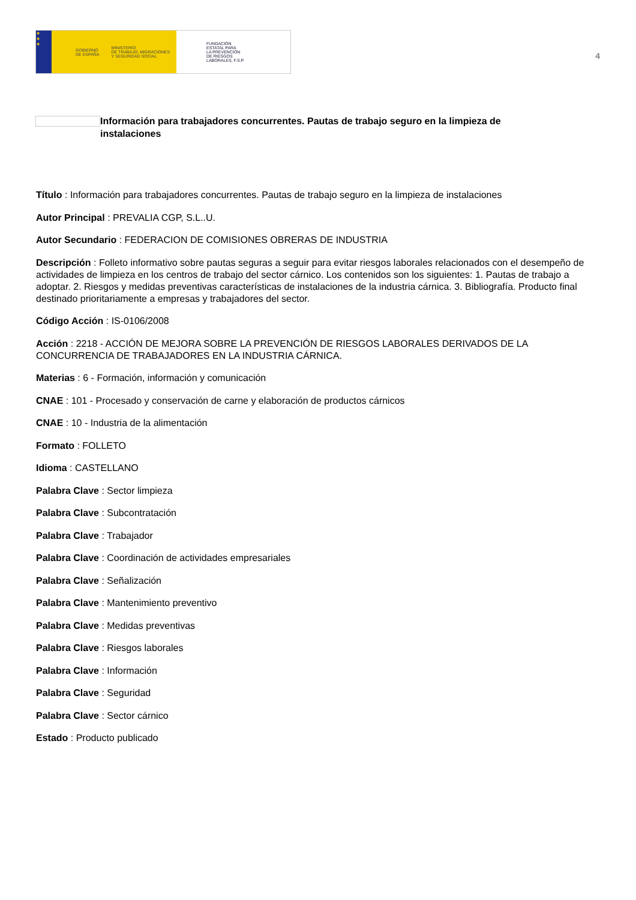★
★
★
GOBIERNO
DE ESPAÑA MINISTERIO
DE TRABAJO, MIGRACIONES
Y SEGURIDAD SOCIAL
FUNDACIÓN
ESTATAL PARA
LA PREVENCIÓN
DE RIESGOS
LABORALES, F.S.P.
4
Información para trabajadores concurrentes. Pautas de trabajo seguro en la limpieza de instalaciones
Título : Información para trabajadores concurrentes. Pautas de trabajo seguro en la limpieza de instalaciones
Autor Principal : PREVALIA CGP, S.L..U.
Autor Secundario : FEDERACION DE COMISIONES OBRERAS DE INDUSTRIA
Descripción : Folleto informativo sobre pautas seguras a seguir para evitar riesgos laborales relacionados con el desempeño de actividades de limpieza en los centros de trabajo del sector cárnico. Los contenidos son los siguientes: 1. Pautas de trabajo a adoptar. 2. Riesgos y medidas preventivas características de instalaciones de la industria cárnica. 3. Bibliografía. Producto final destinado prioritariamente a empresas y trabajadores del sector.
Código Acción : IS-0106/2008
Acción : 2218 - ACCIÓN DE MEJORA SOBRE LA PREVENCIÓN DE RIESGOS LABORALES DERIVADOS DE LA CONCURRENCIA DE TRABAJADORES EN LA INDUSTRIA CÁRNICA.
Materias : 6 - Formación, información y comunicación
CNAE : 101 - Procesado y conservación de carne y elaboración de productos cárnicos
CNAE : 10 - Industria de la alimentación
Formato : FOLLETO
Idioma : CASTELLANO
Palabra Clave : Sector limpieza
Palabra Clave : Subcontratación
Palabra Clave : Trabajador
Palabra Clave : Coordinación de actividades empresariales
Palabra Clave : Señalización
Palabra Clave : Mantenimiento preventivo
Palabra Clave : Medidas preventivas
Palabra Clave : Riesgos laborales
Palabra Clave : Información
Palabra Clave : Seguridad
Palabra Clave : Sector cárnico
Estado : Producto publicado